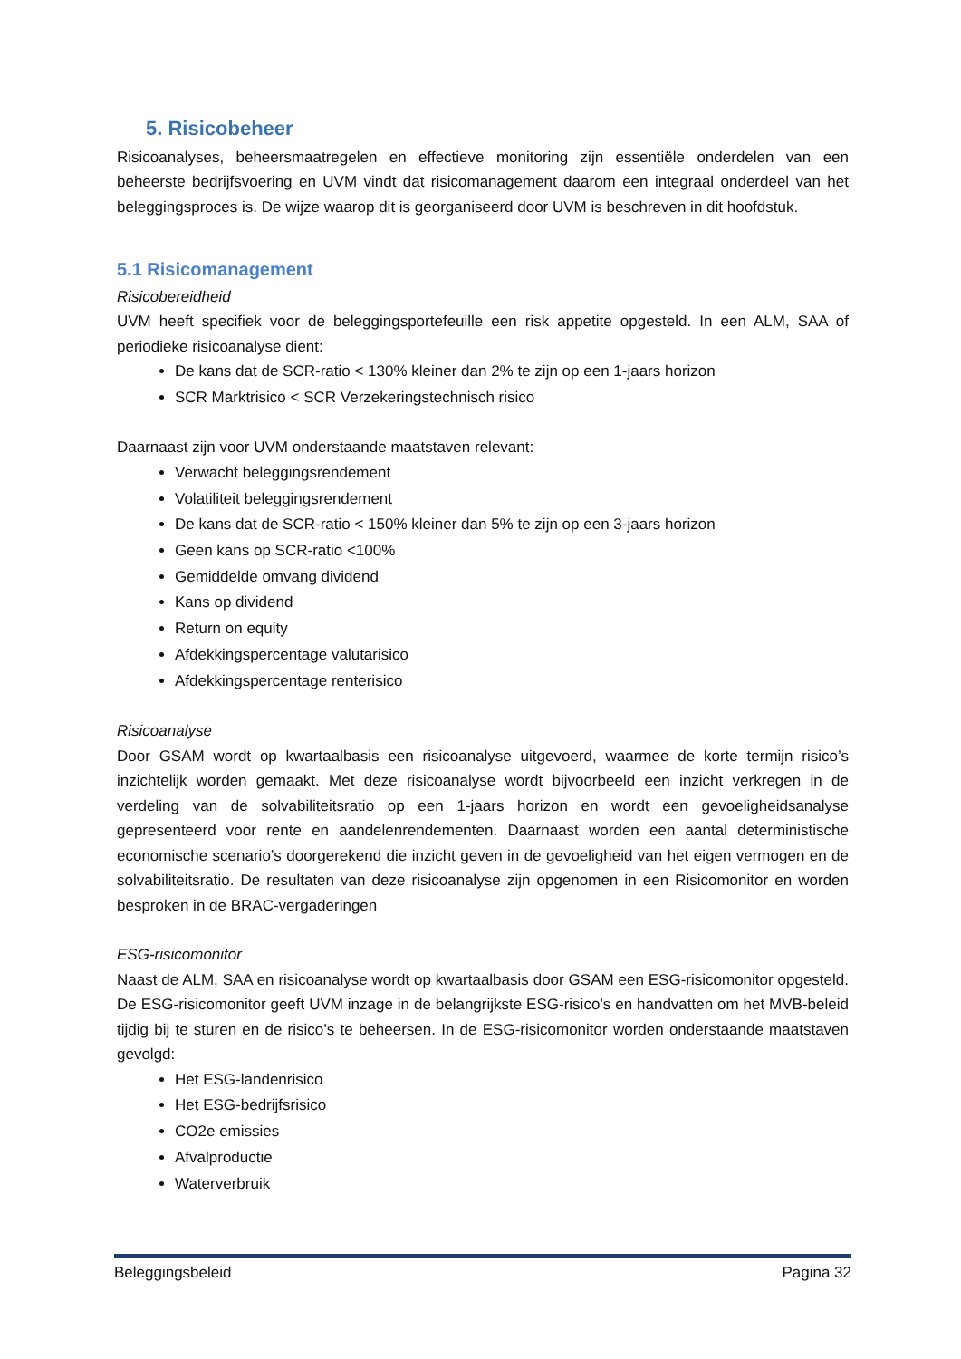5. Risicobeheer
Risicoanalyses, beheersmaatregelen en effectieve monitoring zijn essentiële onderdelen van een beheerste bedrijfsvoering en UVM vindt dat risicomanagement daarom een integraal onderdeel van het beleggingsproces is. De wijze waarop dit is georganiseerd door UVM is beschreven in dit hoofdstuk.
5.1 Risicomanagement
Risicobereidheid
UVM heeft specifiek voor de beleggingsportefeuille een risk appetite opgesteld. In een ALM, SAA of periodieke risicoanalyse dient:
De kans dat de SCR-ratio < 130% kleiner dan 2% te zijn op een 1-jaars horizon
SCR Marktrisico < SCR Verzekeringstechnisch risico
Daarnaast zijn voor UVM onderstaande maatstaven relevant:
Verwacht beleggingsrendement
Volatiliteit beleggingsrendement
De kans dat de SCR-ratio < 150% kleiner dan 5% te zijn op een 3-jaars horizon
Geen kans op SCR-ratio <100%
Gemiddelde omvang dividend
Kans op dividend
Return on equity
Afdekkingspercentage valutarisico
Afdekkingspercentage renterisico
Risicoanalyse
Door GSAM wordt op kwartaalbasis een risicoanalyse uitgevoerd, waarmee de korte termijn risico’s inzichtelijk worden gemaakt. Met deze risicoanalyse wordt bijvoorbeeld een inzicht verkregen in de verdeling van de solvabiliteitsratio op een 1-jaars horizon en wordt een gevoeligheidsanalyse gepresenteerd voor rente en aandelenrendementen. Daarnaast worden een aantal deterministische economische scenario’s doorgerekend die inzicht geven in de gevoeligheid van het eigen vermogen en de solvabiliteitsratio. De resultaten van deze risicoanalyse zijn opgenomen in een Risicomonitor en worden besproken in de BRAC-vergaderingen
ESG-risicomonitor
Naast de ALM, SAA en risicoanalyse wordt op kwartaalbasis door GSAM een ESG-risicomonitor opgesteld. De ESG-risicomonitor geeft UVM inzage in de belangrijkste ESG-risico’s en handvatten om het MVB-beleid tijdig bij te sturen en de risico’s te beheersen. In de ESG-risicomonitor worden onderstaande maatstaven gevolgd:
Het ESG-landenrisico
Het ESG-bedrijfsrisico
CO2e emissies
Afvalproductie
Waterverbruik
Beleggingsbeleid Pagina 32